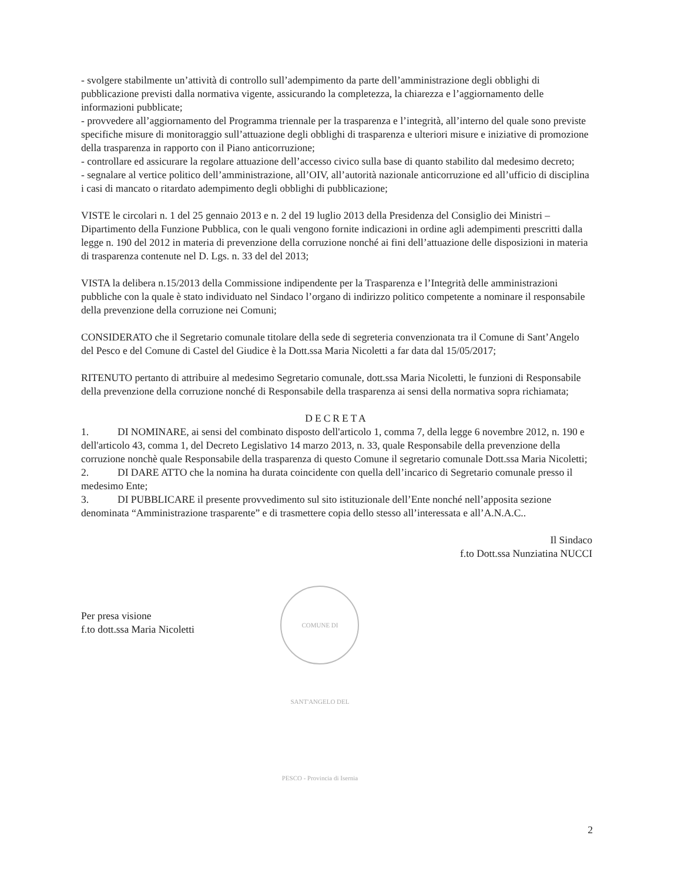- svolgere stabilmente un’attività di controllo sull’adempimento da parte dell’amministrazione degli obblighi di pubblicazione previsti dalla normativa vigente, assicurando la completezza, la chiarezza e l’aggiornamento delle informazioni pubblicate;
- provvedere all’aggiornamento del Programma triennale per la trasparenza e l’integrità, all’interno del quale sono previste specifiche misure di monitoraggio sull’attuazione degli obblighi di trasparenza e ulteriori misure e iniziative di promozione della trasparenza in rapporto con il Piano anticorruzione;
- controllare ed assicurare la regolare attuazione dell’accesso civico sulla base di quanto stabilito dal medesimo decreto;
- segnalare al vertice politico dell’amministrazione, all’OIV, all’autorità nazionale anticorruzione ed all’ufficio di disciplina i casi di mancato o ritardato adempimento degli obblighi di pubblicazione;
VISTE le circolari n. 1 del 25 gennaio 2013 e n. 2 del 19 luglio 2013 della Presidenza del Consiglio dei Ministri – Dipartimento della Funzione Pubblica, con le quali vengono fornite indicazioni in ordine agli adempimenti prescritti dalla legge n. 190 del 2012 in materia di prevenzione della corruzione nonché ai fini dell’attuazione delle disposizioni in materia di trasparenza contenute nel D. Lgs. n. 33 del del 2013;
VISTA la delibera n.15/2013 della Commissione indipendente per la Trasparenza e l’Integrità delle amministrazioni pubbliche con la quale è stato individuato nel Sindaco l’organo di indirizzo politico competente a nominare il responsabile della prevenzione della corruzione nei Comuni;
CONSIDERATO che il Segretario comunale titolare della sede di segreteria convenzionata tra il Comune di Sant’Angelo del Pesco e del Comune di Castel del Giudice è la Dott.ssa Maria Nicoletti a far data dal 15/05/2017;
RITENUTO pertanto di attribuire al medesimo Segretario comunale, dott.ssa Maria Nicoletti, le funzioni di Responsabile della prevenzione della corruzione nonché di Responsabile della trasparenza ai sensi della normativa sopra richiamata;
DECRETA
1. DI NOMINARE, ai sensi del combinato disposto dell'articolo 1, comma 7, della legge 6 novembre 2012, n. 190 e dell'articolo 43, comma 1, del Decreto Legislativo 14 marzo 2013, n. 33, quale Responsabile della prevenzione della corruzione nonchè quale Responsabile della trasparenza di questo Comune il segretario comunale Dott.ssa Maria Nicoletti;
2. DI DARE ATTO che la nomina ha durata coincidente con quella dell’incarico di Segretario comunale presso il medesimo Ente;
3. DI PUBBLICARE il presente provvedimento sul sito istituzionale dell’Ente nonché nell’apposita sezione denominata “Amministrazione trasparente” e di trasmettere copia dello stesso all’interessata e all’A.N.A.C..
Il Sindaco
f.to Dott.ssa Nunziatina NUCCI
Per presa visione
f.to dott.ssa Maria Nicoletti
COMUNE DI SANT'ANGELO DEL PESCO - Provincia di Isernia
2